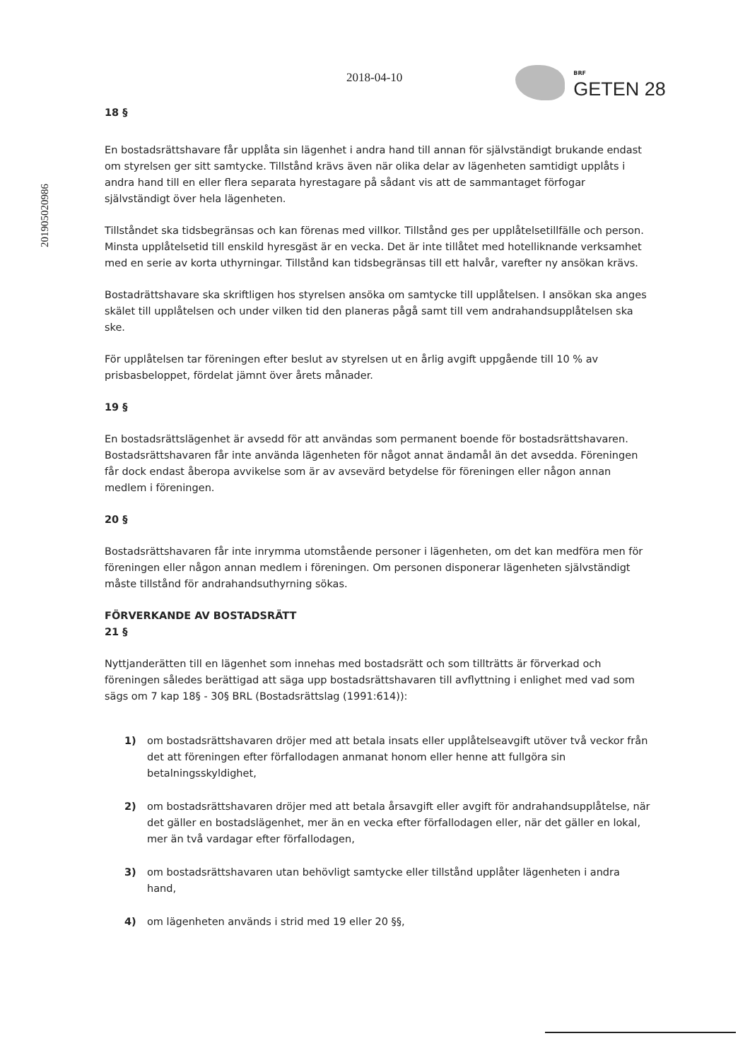201905020986
2018-04-10
BRF
GETEN 28
18 §
En bostadsrättshavare får upplåta sin lägenhet i andra hand till annan för självständigt brukande endast om styrelsen ger sitt samtycke. Tillstånd krävs även när olika delar av lägenheten samtidigt upplåts i andra hand till en eller flera separata hyrestagare på sådant vis att de sammantaget förfogar självständigt över hela lägenheten.
Tillståndet ska tidsbegränsas och kan förenas med villkor. Tillstånd ges per upplåtelsetillfälle och person. Minsta upplåtelsetid till enskild hyresgäst är en vecka. Det är inte tillåtet med hotelliknande verksamhet med en serie av korta uthyrningar. Tillstånd kan tidsbegränsas till ett halvår, varefter ny ansökan krävs.
Bostadrättshavare ska skriftligen hos styrelsen ansöka om samtycke till upplåtelsen. I ansökan ska anges skälet till upplåtelsen och under vilken tid den planeras pågå samt till vem andrahandsupplåtelsen ska ske.
För upplåtelsen tar föreningen efter beslut av styrelsen ut en årlig avgift uppgående till 10 % av prisbasbeloppet, fördelat jämnt över årets månader.
19 §
En bostadsrättslägenhet är avsedd för att användas som permanent boende för bostadsrättshavaren. Bostadsrättshavaren får inte använda lägenheten för något annat ändamål än det avsedda. Föreningen får dock endast åberopa avvikelse som är av avsevärd betydelse för föreningen eller någon annan medlem i föreningen.
20 §
Bostadsrättshavaren får inte inrymma utomstående personer i lägenheten, om det kan medföra men för föreningen eller någon annan medlem i föreningen. Om personen disponerar lägenheten självständigt måste tillstånd för andrahandsuthyrning sökas.
FÖRVERKANDE AV BOSTADSRÄTT
21 §
Nyttjanderätten till en lägenhet som innehas med bostadsrätt och som tillträtts är förverkad och föreningen således berättigad att säga upp bostadsrättshavaren till avflyttning i enlighet med vad som sägs om 7 kap 18§ - 30§ BRL (Bostadsrättslag (1991:614)):
1) om bostadsrättshavaren dröjer med att betala insats eller upplåtelseavgift utöver två veckor från det att föreningen efter förfallodagen anmanat honom eller henne att fullgöra sin betalningsskyldighet,
2) om bostadsrättshavaren dröjer med att betala årsavgift eller avgift för andrahandsupplåtelse, när det gäller en bostadslägenhet, mer än en vecka efter förfallodagen eller, när det gäller en lokal, mer än två vardagar efter förfallodagen,
3) om bostadsrättshavaren utan behövligt samtycke eller tillstånd upplåter lägenheten i andra hand,
4) om lägenheten används i strid med 19 eller 20 §§,